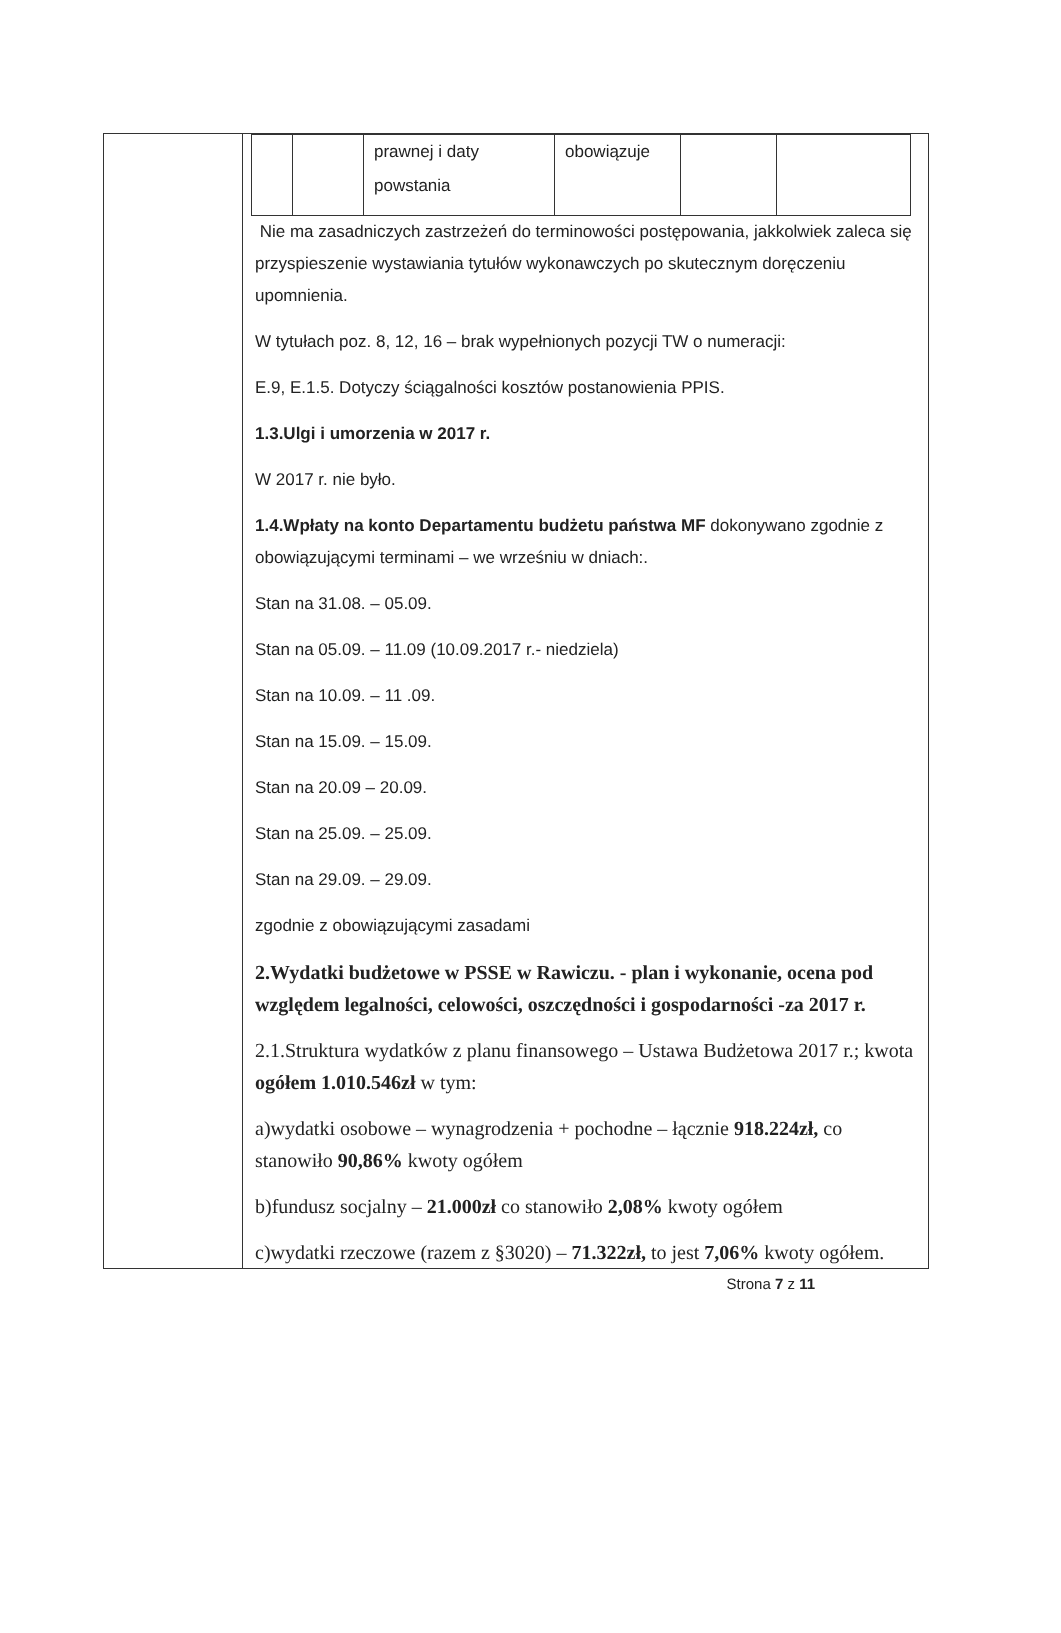| | | prawnej i daty powstania | obowiązuje | | |
Nie ma zasadniczych zastrzeżeń do terminowości postępowania, jakkolwiek zaleca się przyspieszenie wystawiania tytułów wykonawczych po skutecznym doręczeniu upomnienia.
W tytułach poz. 8, 12, 16 – brak wypełnionych pozycji TW o numeracji:
E.9, E.1.5. Dotyczy ściągalności kosztów postanowienia PPIS.
1.3.Ulgi i umorzenia w 2017 r.
W 2017 r. nie było.
1.4.Wpłaty na konto Departamentu budżetu państwa MF dokonywano zgodnie z obowiązującymi terminami – we wrześniu w dniach:.
Stan na 31.08. – 05.09.
Stan na 05.09. – 11.09 (10.09.2017 r.- niedziela)
Stan na 10.09. – 11 .09.
Stan na 15.09. – 15.09.
Stan na 20.09 – 20.09.
Stan na 25.09. – 25.09.
Stan na 29.09. – 29.09.
zgodnie z obowiązującymi zasadami
2.Wydatki budżetowe w PSSE w Rawiczu. - plan i wykonanie, ocena pod względem legalności, celowości, oszczędności i gospodarności -za 2017 r.
2.1.Struktura wydatków z planu finansowego – Ustawa Budżetowa 2017 r.; kwota ogółem 1.010.546zł w tym:
a)wydatki osobowe – wynagrodzenia + pochodne – łącznie 918.224zł, co stanowiło 90,86% kwoty ogółem
b)fundusz socjalny – 21.000zł co stanowiło 2,08% kwoty ogółem
c)wydatki rzeczowe (razem z §3020) – 71.322zł, to jest 7,06% kwoty ogółem.
Strona 7 z 11